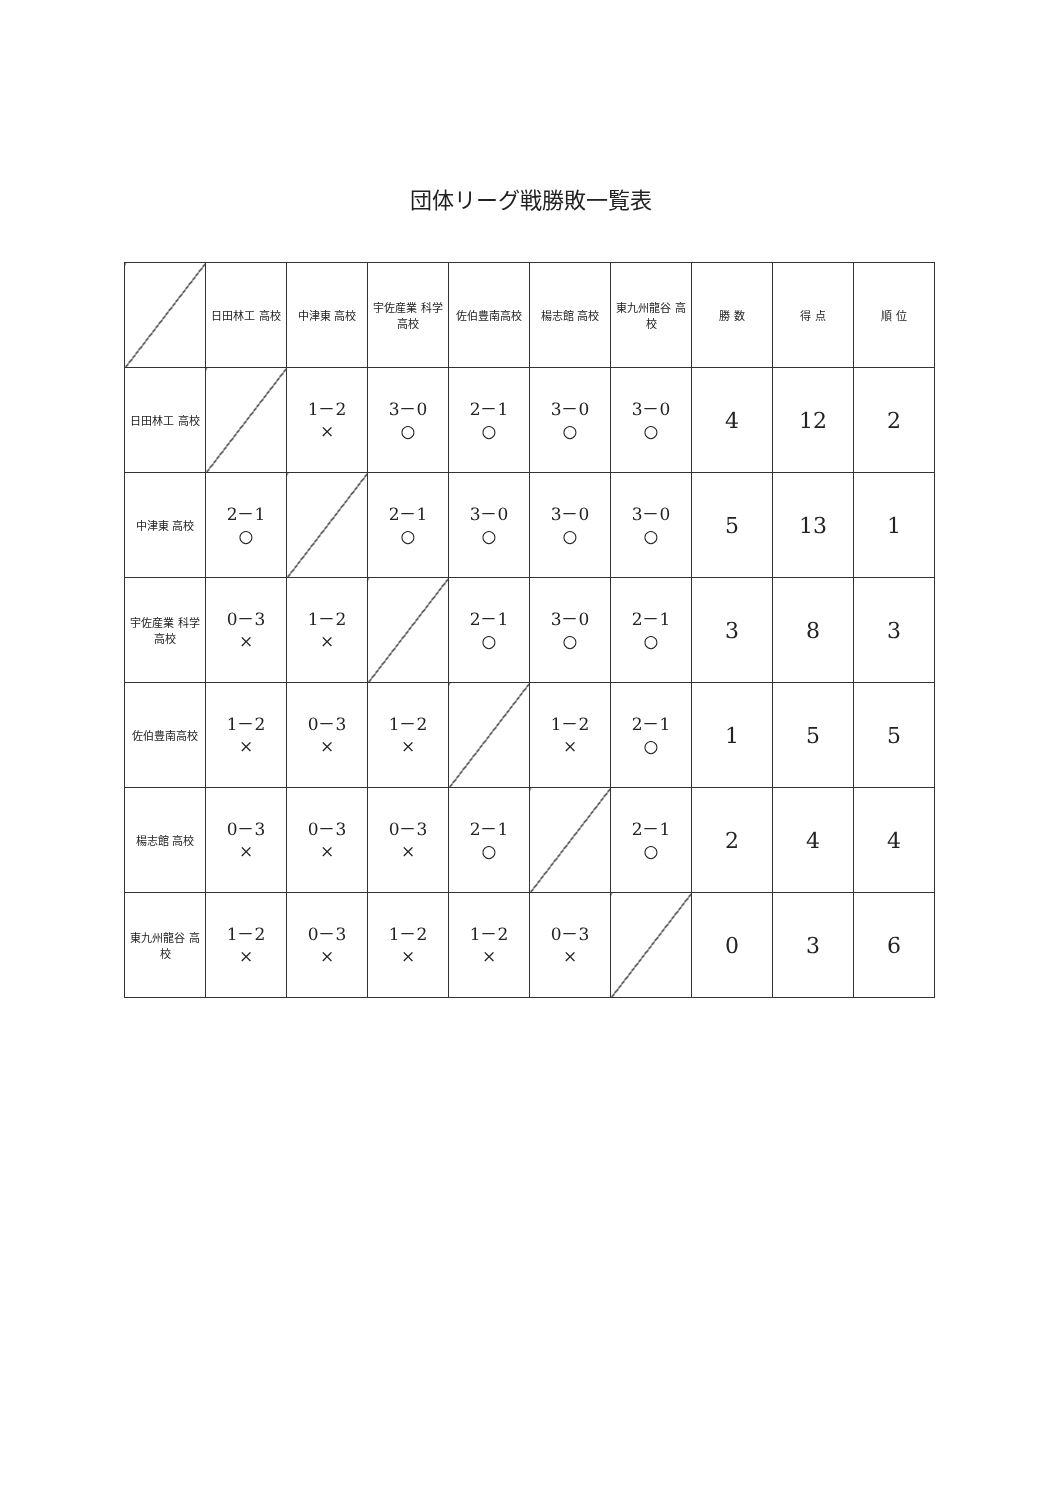団体リーグ戦勝敗一覧表
| | 日田林工 高校 | 中津東 高校 | 宇佐産業 科学高校 | 佐伯豊南高校 | 楊志館 高校 | 東九州龍谷 高校 | 勝 数 | 得 点 | 順 位 |
| --- | --- | --- | --- | --- | --- | --- | --- | --- | --- |
| 日田林工 高校 | | 1－2 × | 3－0 ○ | 2－1 ○ | 3－0 ○ | 3－0 ○ | 4 | 12 | 2 |
| 中津東 高校 | 2－1 ○ | | 2－1 ○ | 3－0 ○ | 3－0 ○ | 3－0 ○ | 5 | 13 | 1 |
| 宇佐産業 科学高校 | 0－3 × | 1－2 × | | 2－1 ○ | 3－0 ○ | 2－1 ○ | 3 | 8 | 3 |
| 佐伯豊南高校 | 1－2 × | 0－3 × | 1－2 × | | 1－2 × | 2－1 ○ | 1 | 5 | 5 |
| 楊志館 高校 | 0－3 × | 0－3 × | 0－3 × | 2－1 ○ | | 2－1 ○ | 2 | 4 | 4 |
| 東九州龍谷 高校 | 1－2 × | 0－3 × | 1－2 × | 1－2 × | 0－3 × | | 0 | 3 | 6 |